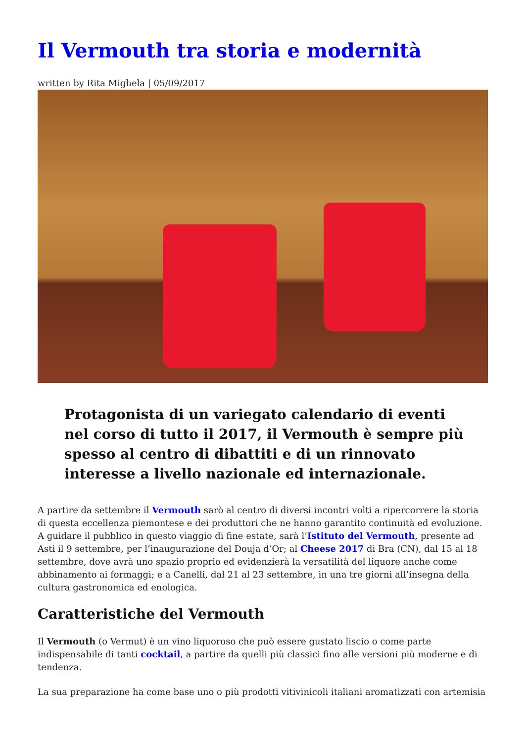Il Vermouth tra storia e modernità
written by Rita Mighela | 05/09/2017
Protagonista di un variegato calendario di eventi nel corso di tutto il 2017, il Vermouth è sempre più spesso al centro di dibattiti e di un rinnovato interesse a livello nazionale ed internazionale.
A partire da settembre il Vermouth sarò al centro di diversi incontri volti a ripercorrere la storia di questa eccellenza piemontese e dei produttori che ne hanno garantito continuità ed evoluzione. A guidare il pubblico in questo viaggio di fine estate, sarà l’Istituto del Vermouth, presente ad Asti il 9 settembre, per l’inaugurazione del Douja d’Or; al Cheese 2017 di Bra (CN), dal 15 al 18 settembre, dove avrà uno spazio proprio ed evidenzierà la versatilità del liquore anche come abbinamento ai formaggi; e a Canelli, dal 21 al 23 settembre, in una tre giorni all’insegna della cultura gastronomica ed enologica.
Caratteristiche del Vermouth
Il Vermouth (o Vermut) è un vino liquoroso che può essere gustato liscio o come parte indispensabile di tanti cocktail, a partire da quelli più classici fino alle versioni più moderne e di tendenza.
La sua preparazione ha come base uno o più prodotti vitivinicoli italiani aromatizzati con artemisia